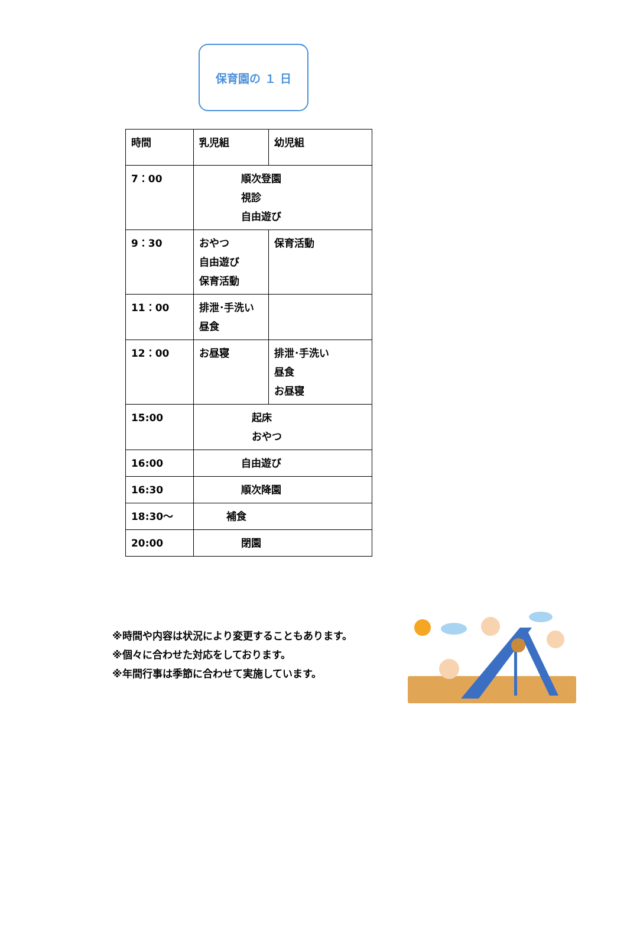保育園の １ 日
| 時間 | 乳児組 | 幼児組 |
| 7：00 | 順次登園 視診 自由遊び | |
| 9：30 | おやつ 自由遊び 保育活動 | 保育活動 |
| 11：00 | 排泄･手洗い 昼食 | |
| 12：00 | お昼寝 | 排泄･手洗い 昼食 お昼寝 |
| 15:00 | 起床 おやつ | |
| 16:00 | 自由遊び | |
| 16:30 | 順次降園 | |
| 18:30～ | 補食 | |
| 20:00 | 閉園 | |
※時間や内容は状況により変更することもあります。
※個々に合わせた対応をしております。
※年間行事は季節に合わせて実施しています。